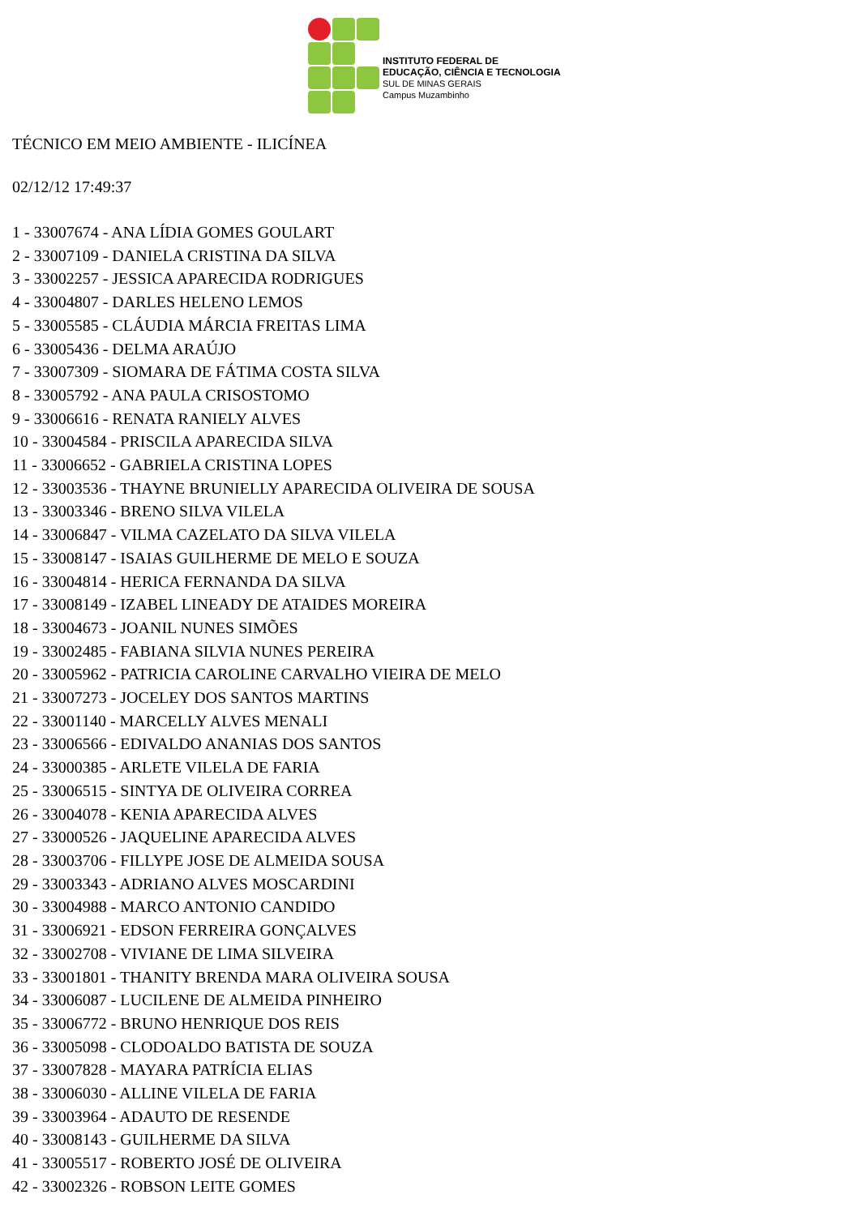INSTITUTO FEDERAL DE
EDUCAÇÃO, CIÊNCIA E TECNOLOGIA
SUL DE MINAS GERAIS
Campus Muzambinho
TÉCNICO EM MEIO AMBIENTE - ILICÍNEA
02/12/12 17:49:37
1 - 33007674 - ANA LÍDIA GOMES GOULART
2 - 33007109 - DANIELA CRISTINA DA SILVA
3 - 33002257 - JESSICA APARECIDA RODRIGUES
4 - 33004807 - DARLES HELENO LEMOS
5 - 33005585 - CLÁUDIA MÁRCIA FREITAS LIMA
6 - 33005436 - DELMA ARAÚJO
7 - 33007309 - SIOMARA DE FÁTIMA COSTA SILVA
8 - 33005792 - ANA PAULA CRISOSTOMO
9 - 33006616 - RENATA RANIELY ALVES
10 - 33004584 - PRISCILA APARECIDA SILVA
11 - 33006652 - GABRIELA CRISTINA LOPES
12 - 33003536 - THAYNE BRUNIELLY APARECIDA OLIVEIRA DE SOUSA
13 - 33003346 - BRENO SILVA VILELA
14 - 33006847 - VILMA CAZELATO DA SILVA VILELA
15 - 33008147 - ISAIAS GUILHERME DE MELO E SOUZA
16 - 33004814 - HERICA FERNANDA DA SILVA
17 - 33008149 - IZABEL LINEADY DE ATAIDES MOREIRA
18 - 33004673 - JOANIL NUNES SIMÕES
19 - 33002485 - FABIANA SILVIA NUNES PEREIRA
20 - 33005962 - PATRICIA CAROLINE CARVALHO VIEIRA DE MELO
21 - 33007273 - JOCELEY DOS SANTOS MARTINS
22 - 33001140 - MARCELLY ALVES MENALI
23 - 33006566 - EDIVALDO ANANIAS DOS SANTOS
24 - 33000385 - ARLETE VILELA DE FARIA
25 - 33006515 - SINTYA DE OLIVEIRA CORREA
26 - 33004078 - KENIA APARECIDA ALVES
27 - 33000526 - JAQUELINE APARECIDA ALVES
28 - 33003706 - FILLYPE JOSE DE ALMEIDA SOUSA
29 - 33003343 - ADRIANO ALVES MOSCARDINI
30 - 33004988 - MARCO ANTONIO CANDIDO
31 - 33006921 - EDSON FERREIRA GONÇALVES
32 - 33002708 - VIVIANE DE LIMA SILVEIRA
33 - 33001801 - THANITY BRENDA MARA OLIVEIRA SOUSA
34 - 33006087 - LUCILENE DE ALMEIDA PINHEIRO
35 - 33006772 - BRUNO HENRIQUE DOS REIS
36 - 33005098 - CLODOALDO BATISTA DE SOUZA
37 - 33007828 - MAYARA PATRÍCIA ELIAS
38 - 33006030 - ALLINE VILELA DE FARIA
39 - 33003964 - ADAUTO DE RESENDE
40 - 33008143 - GUILHERME DA SILVA
41 - 33005517 - ROBERTO JOSÉ DE OLIVEIRA
42 - 33002326 - ROBSON LEITE GOMES